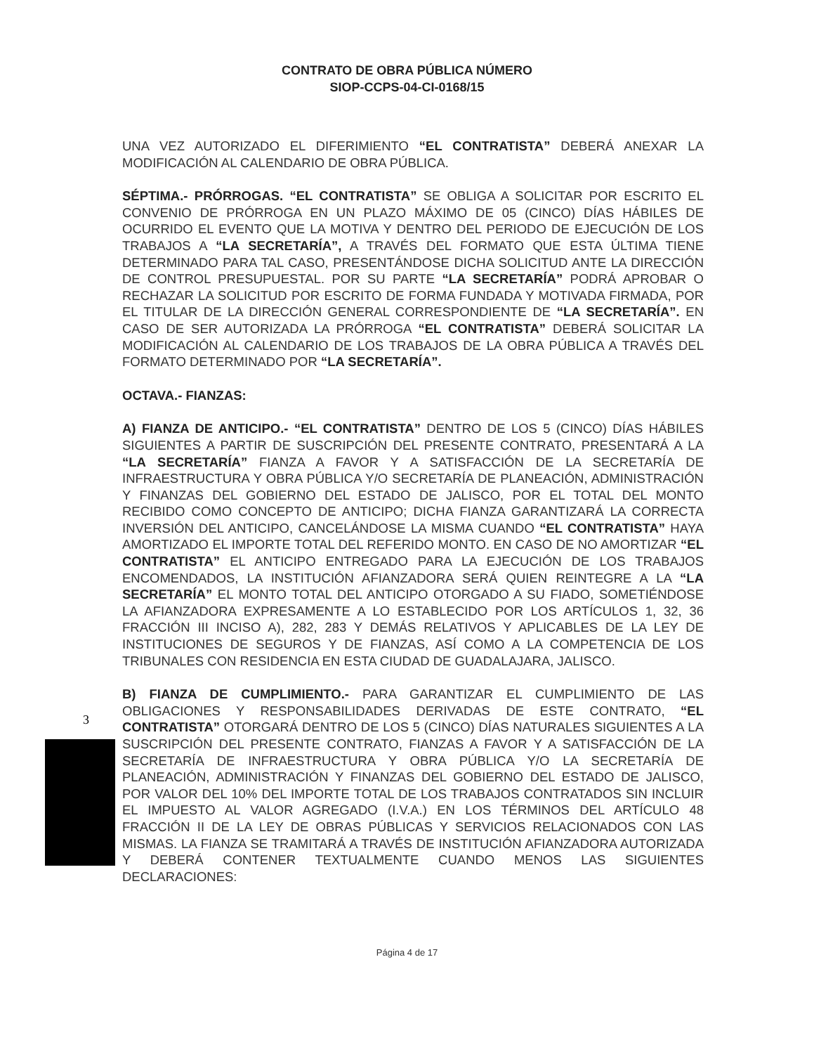CONTRATO DE OBRA PÚBLICA NÚMERO
SIOP-CCPS-04-CI-0168/15
UNA VEZ AUTORIZADO EL DIFERIMIENTO “EL CONTRATISTA” DEBERÁ ANEXAR LA MODIFICACIÓN AL CALENDARIO DE OBRA PÚBLICA.
SÉPTIMA.- PRÓRROGAS. “EL CONTRATISTA” SE OBLIGA A SOLICITAR POR ESCRITO EL CONVENIO DE PRÓRROGA EN UN PLAZO MÁXIMO DE 05 (CINCO) DÍAS HÁBILES DE OCURRIDO EL EVENTO QUE LA MOTIVA Y DENTRO DEL PERIODO DE EJECUCIÓN DE LOS TRABAJOS A “LA SECRETARÍA”, A TRAVÉS DEL FORMATO QUE ESTA ÚLTIMA TIENE DETERMINADO PARA TAL CASO, PRESENTÁNDOSE DICHA SOLICITUD ANTE LA DIRECCIÓN DE CONTROL PRESUPUESTAL. POR SU PARTE “LA SECRETARÍA” PODRÁ APROBAR O RECHAZAR LA SOLICITUD POR ESCRITO DE FORMA FUNDADA Y MOTIVADA FIRMADA, POR EL TITULAR DE LA DIRECCIÓN GENERAL CORRESPONDIENTE DE “LA SECRETARÍA”. EN CASO DE SER AUTORIZADA LA PRÓRROGA “EL CONTRATISTA” DEBERÁ SOLICITAR LA MODIFICACIÓN AL CALENDARIO DE LOS TRABAJOS DE LA OBRA PÚBLICA A TRAVÉS DEL FORMATO DETERMINADO POR “LA SECRETARÍA”.
OCTAVA.- FIANZAS:
A) FIANZA DE ANTICIPO.- “EL CONTRATISTA” DENTRO DE LOS 5 (CINCO) DÍAS HÁBILES SIGUIENTES A PARTIR DE SUSCRIPCIÓN DEL PRESENTE CONTRATO, PRESENTARÁ A LA “LA SECRETARÍA” FIANZA A FAVOR Y A SATISFACCIÓN DE LA SECRETARÍA DE INFRAESTRUCTURA Y OBRA PÚBLICA Y/O SECRETARÍA DE PLANEACIÓN, ADMINISTRACIÓN Y FINANZAS DEL GOBIERNO DEL ESTADO DE JALISCO, POR EL TOTAL DEL MONTO RECIBIDO COMO CONCEPTO DE ANTICIPO; DICHA FIANZA GARANTIZARÁ LA CORRECTA INVERSIÓN DEL ANTICIPO, CANCELÁNDOSE LA MISMA CUANDO “EL CONTRATISTA” HAYA AMORTIZADO EL IMPORTE TOTAL DEL REFERIDO MONTO. EN CASO DE NO AMORTIZAR “EL CONTRATISTA” EL ANTICIPO ENTREGADO PARA LA EJECUCIÓN DE LOS TRABAJOS ENCOMENDADOS, LA INSTITUCIÓN AFIANZADORA SERÁ QUIEN REINTEGRE A LA “LA SECRETARÍA” EL MONTO TOTAL DEL ANTICIPO OTORGADO A SU FIADO, SOMETIÉNDOSE LA AFIANZADORA EXPRESAMENTE A LO ESTABLECIDO POR LOS ARTÍCULOS 1, 32, 36 FRACCIÓN III INCISO A), 282, 283 Y DEMÁS RELATIVOS Y APLICABLES DE LA LEY DE INSTITUCIONES DE SEGUROS Y DE FIANZAS, ASÍ COMO A LA COMPETENCIA DE LOS TRIBUNALES CON RESIDENCIA EN ESTA CIUDAD DE GUADALAJARA, JALISCO.
B) FIANZA DE CUMPLIMIENTO.- PARA GARANTIZAR EL CUMPLIMIENTO DE LAS OBLIGACIONES Y RESPONSABILIDADES DERIVADAS DE ESTE CONTRATO, “EL CONTRATISTA” OTORGARÁ DENTRO DE LOS 5 (CINCO) DÍAS NATURALES SIGUIENTES A LA SUSCRIPCIÓN DEL PRESENTE CONTRATO, FIANZAS A FAVOR Y A SATISFACCIÓN DE LA SECRETARÍA DE INFRAESTRUCTURA Y OBRA PÚBLICA Y/O LA SECRETARÍA DE PLANEACIÓN, ADMINISTRACIÓN Y FINANZAS DEL GOBIERNO DEL ESTADO DE JALISCO, POR VALOR DEL 10% DEL IMPORTE TOTAL DE LOS TRABAJOS CONTRATADOS SIN INCLUIR EL IMPUESTO AL VALOR AGREGADO (I.V.A.) EN LOS TÉRMINOS DEL ARTÍCULO 48 FRACCIÓN II DE LA LEY DE OBRAS PÚBLICAS Y SERVICIOS RELACIONADOS CON LAS MISMAS. LA FIANZA SE TRAMITARÁ A TRAVÉS DE INSTITUCIÓN AFIANZADORA AUTORIZADA Y DEBERÁ CONTENER TEXTUALMENTE CUANDO MENOS LAS SIGUIENTES DECLARACIONES:
3
Página 4 de 17